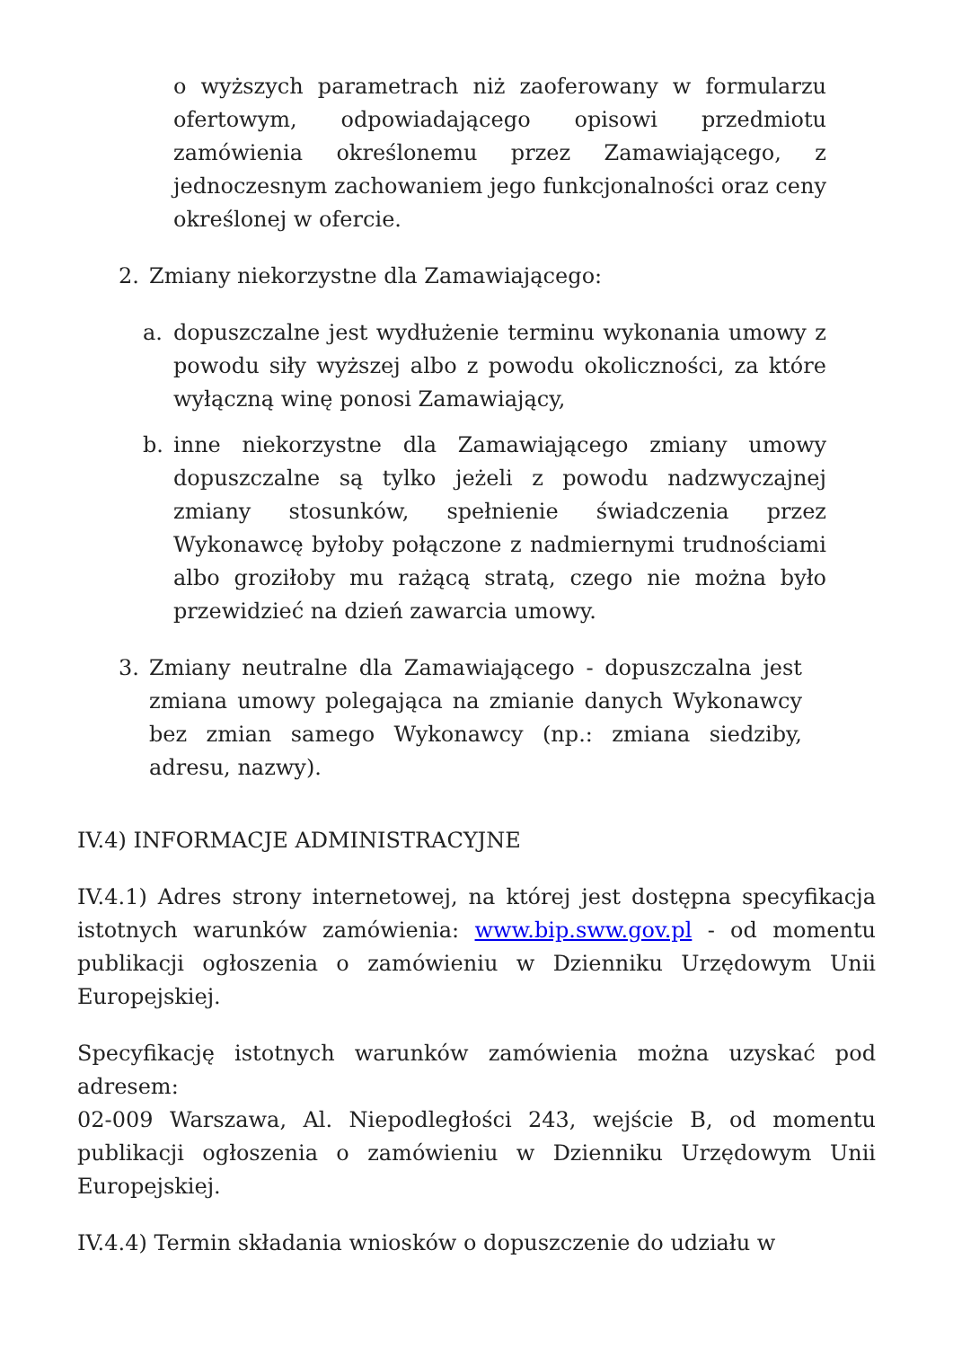o wyższych parametrach niż zaoferowany w formularzu ofertowym, odpowiadającego opisowi przedmiotu zamówienia określonemu przez Zamawiającego, z jednoczesnym zachowaniem jego funkcjonalności oraz ceny określonej w ofercie.
2. Zmiany niekorzystne dla Zamawiającego:
a. dopuszczalne jest wydłużenie terminu wykonania umowy z powodu siły wyższej albo z powodu okoliczności, za które wyłączną winę ponosi Zamawiający,
b. inne niekorzystne dla Zamawiającego zmiany umowy dopuszczalne są tylko jeżeli z powodu nadzwyczajnej zmiany stosunków, spełnienie świadczenia przez Wykonawcę byłoby połączone z nadmiernymi trudnościami albo groziłoby mu rażącą stratą, czego nie można było przewidzieć na dzień zawarcia umowy.
3. Zmiany neutralne dla Zamawiającego - dopuszczalna jest zmiana umowy polegająca na zmianie danych Wykonawcy bez zmian samego Wykonawcy (np.: zmiana siedziby, adresu, nazwy).
IV.4) INFORMACJE ADMINISTRACYJNE
IV.4.1) Adres strony internetowej, na której jest dostępna specyfikacja istotnych warunków zamówienia: www.bip.sww.gov.pl - od momentu publikacji ogłoszenia o zamówieniu w Dzienniku Urzędowym Unii Europejskiej.
Specyfikację istotnych warunków zamówienia można uzyskać pod adresem:
02-009 Warszawa, Al. Niepodległości 243, wejście B, od momentu publikacji ogłoszenia o zamówieniu w Dzienniku Urzędowym Unii Europejskiej.
IV.4.4) Termin składania wniosków o dopuszczenie do udziału w